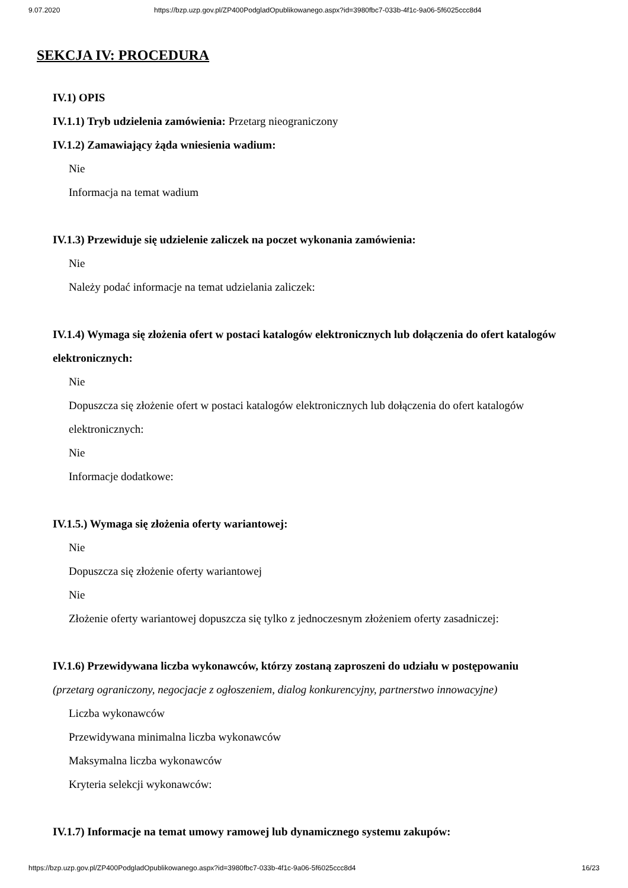9.07.2020 https://bzp.uzp.gov.pl/ZP400PodgladOpublikowanego.aspx?id=3980fbc7-033b-4f1c-9a06-5f6025ccc8d4
SEKCJA IV: PROCEDURA
IV.1) OPIS
IV.1.1) Tryb udzielenia zamówienia: Przetarg nieograniczony
IV.1.2) Zamawiający żąda wniesienia wadium:
Nie
Informacja na temat wadium
IV.1.3) Przewiduje się udzielenie zaliczek na poczet wykonania zamówienia:
Nie
Należy podać informacje na temat udzielania zaliczek:
IV.1.4) Wymaga się złożenia ofert w postaci katalogów elektronicznych lub dołączenia do ofert katalogów elektronicznych:
Nie
Dopuszcza się złożenie ofert w postaci katalogów elektronicznych lub dołączenia do ofert katalogów elektronicznych:
Nie
Informacje dodatkowe:
IV.1.5.) Wymaga się złożenia oferty wariantowej:
Nie
Dopuszcza się złożenie oferty wariantowej
Nie
Złożenie oferty wariantowej dopuszcza się tylko z jednoczesnym złożeniem oferty zasadniczej:
IV.1.6) Przewidywana liczba wykonawców, którzy zostaną zaproszeni do udziału w postępowaniu
(przetarg ograniczony, negocjacje z ogłoszeniem, dialog konkurencyjny, partnerstwo innowacyjne)
Liczba wykonawców
Przewidywana minimalna liczba wykonawców
Maksymalna liczba wykonawców
Kryteria selekcji wykonawców:
IV.1.7) Informacje na temat umowy ramowej lub dynamicznego systemu zakupów:
https://bzp.uzp.gov.pl/ZP400PodgladOpublikowanego.aspx?id=3980fbc7-033b-4f1c-9a06-5f6025ccc8d4 16/23